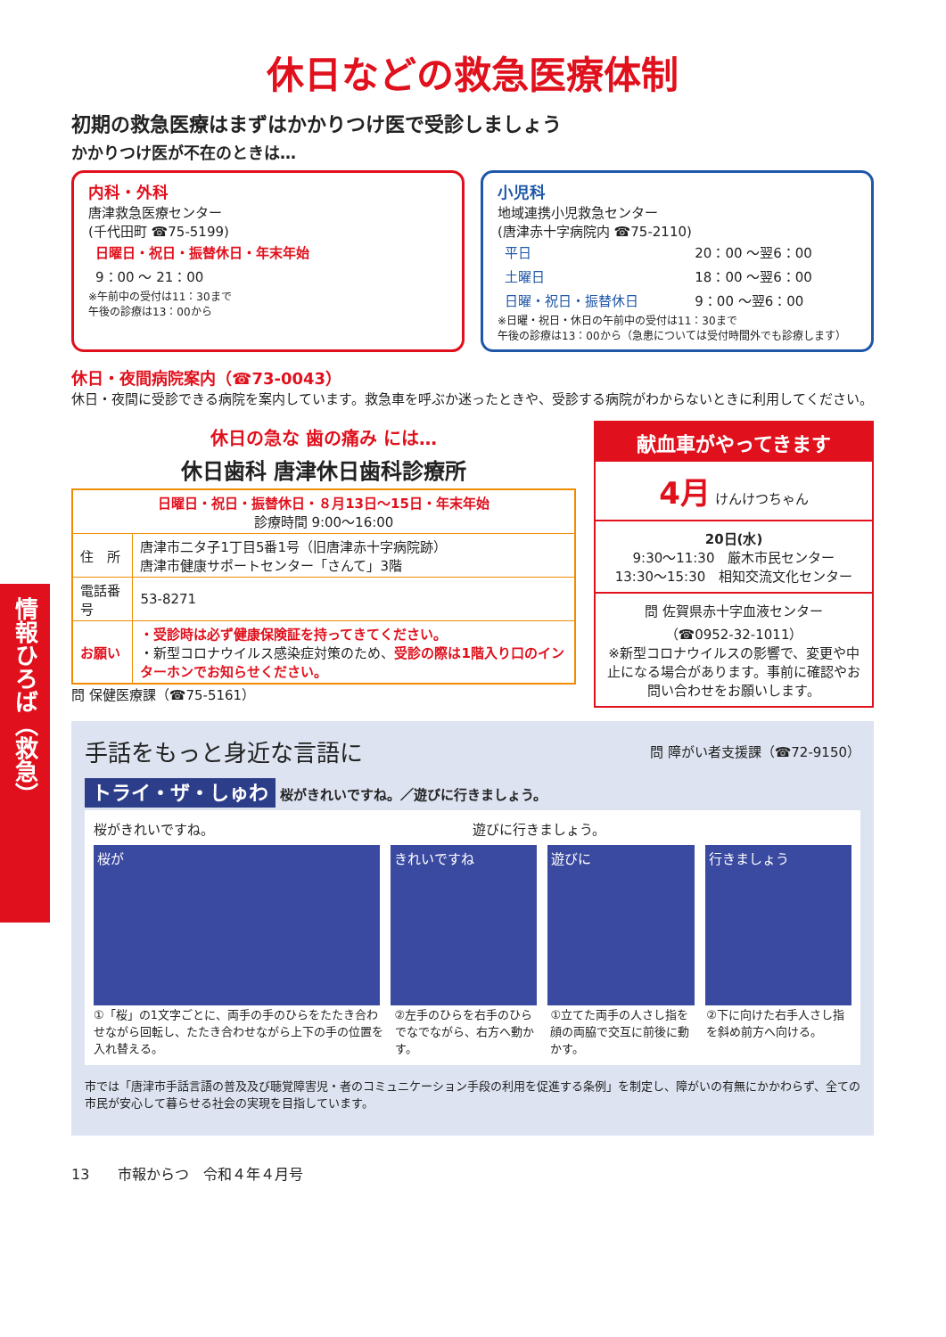情報ひろば（救急）
休日などの救急医療体制
初期の救急医療はまずはかかりつけ医で受診しましょう
かかりつけ医が不在のときは…
内科・外科
唐津救急医療センター
(千代田町 ☎75-5199)
| 日曜日・祝日・振替休日・年末年始 |
| 9：00 ～ 21：00 |
※午前中の受付は11：30まで
午後の診療は13：00から
小児科
地域連携小児救急センター
(唐津赤十字病院内 ☎75-2110)
| 平日 | 20：00 ～翌6：00 |
| 土曜日 | 18：00 ～翌6：00 |
| 日曜・祝日・振替休日 | 9：00 ～翌6：00 |
※日曜・祝日・休日の午前中の受付は11：30まで
午後の診療は13：00から（急患については受付時間外でも診療します）
休日・夜間病院案内（☎73-0043）
休日・夜間に受診できる病院を案内しています。救急車を呼ぶか迷ったときや、受診する病院がわからないときに利用してください。
休日の急な 歯の痛み には…
休日歯科 唐津休日歯科診療所
| 日曜日・祝日・振替休日・８月13日～15日・年末年始 診療時間 9:00～16:00 | |
| 住 所 | 唐津市二タ子1丁目5番1号（旧唐津赤十字病院跡） 唐津市健康サポートセンター「さんて」3階 |
| 電話番号 | 53-8271 |
| お願い | ・受診時は必ず健康保険証を持ってきてください。 ・新型コロナウイルス感染症対策のため、 受診の際は1階入り口のインターホンでお知らせください。 |
問 保健医療課（☎75-5161）
献血車がやってきます
4月 けんけつちゃん
20日(水)
9:30～11:30　厳木市民センター
13:30～15:30　相知交流文化センター
問 佐賀県赤十字血液センター
（☎0952-32-1011）
※新型コロナウイルスの影響で、変更や中止になる場合があります。事前に確認やお問い合わせをお願いします。
手話をもっと身近な言語に 問 障がい者支援課（☎72-9150）
トライ・ザ・しゅわ 桜がきれいですね。／遊びに行きましょう。
桜がきれいですね。 遊びに行きましょう。
桜が きれいですね 遊びに 行きましょう
①「桜」の1文字ごとに、両手の手のひらをたたき合わせながら回転し、たたき合わせながら上下の手の位置を入れ替える。
②左手のひらを右手のひらでなでながら、右方へ動かす。
①立てた両手の人さし指を顔の両脇で交互に前後に動かす。
②下に向けた右手人さし指を斜め前方へ向ける。
市では「唐津市手話言語の普及及び聴覚障害児・者のコミュニケーション手段の利用を促進する条例」を制定し、障がいの有無にかかわらず、全ての市民が安心して暮らせる社会の実現を目指しています。
13　　市報からつ　令和４年４月号